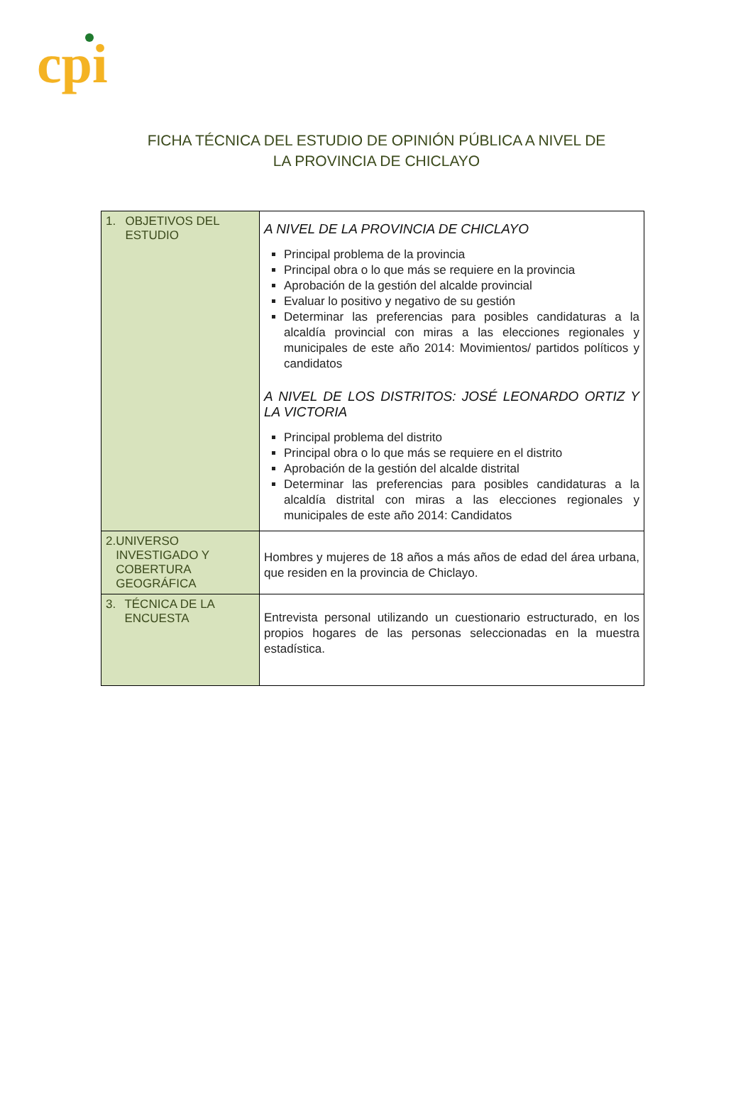cpi
FICHA TÉCNICA DEL ESTUDIO DE OPINIÓN PÚBLICA A NIVEL DE
LA PROVINCIA DE CHICLAYO
| 1. OBJETIVOS DEL ESTUDIO | A NIVEL DE LA PROVINCIA DE CHICLAYO Principal problema de la provincia Principal obra o lo que más se requiere en la provincia Aprobación de la gestión del alcalde provincial Evaluar lo positivo y negativo de su gestión Determinar las preferencias para posibles candidaturas a la alcaldía provincial con miras a las elecciones regionales y municipales de este año 2014: Movimientos/ partidos políticos y candidatos A NIVEL DE LOS DISTRITOS: JOSÉ LEONARDO ORTIZ Y LA VICTORIA Principal problema del distrito Principal obra o lo que más se requiere en el distrito Aprobación de la gestión del alcalde distrital Determinar las preferencias para posibles candidaturas a la alcaldía distrital con miras a las elecciones regionales y municipales de este año 2014: Candidatos |
| 2. UNIVERSO INVESTIGADO Y COBERTURA GEOGRÁFICA | Hombres y mujeres de 18 años a más años de edad del área urbana, que residen en la provincia de Chiclayo. |
| 3. TÉCNICA DE LA ENCUESTA | Entrevista personal utilizando un cuestionario estructurado, en los propios hogares de las personas seleccionadas en la muestra estadística. |